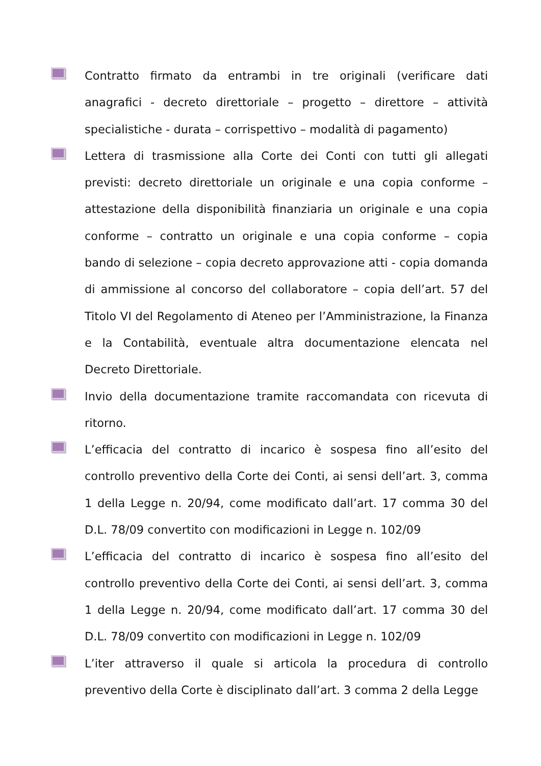Contratto firmato da entrambi in tre originali (verificare dati anagrafici - decreto direttoriale – progetto – direttore – attività specialistiche - durata – corrispettivo – modalità di pagamento)
Lettera di trasmissione alla Corte dei Conti con tutti gli allegati previsti: decreto direttoriale un originale e una copia conforme – attestazione della disponibilità finanziaria un originale e una copia conforme – contratto un originale e una copia conforme – copia bando di selezione – copia decreto approvazione atti - copia domanda di ammissione al concorso del collaboratore – copia dell’art. 57 del Titolo VI del Regolamento di Ateneo per l’Amministrazione, la Finanza e la Contabilità, eventuale altra documentazione elencata nel Decreto Direttoriale.
Invio della documentazione tramite raccomandata con ricevuta di ritorno.
L’efficacia del contratto di incarico è sospesa fino all’esito del controllo preventivo della Corte dei Conti, ai sensi dell’art. 3, comma 1 della Legge n. 20/94, come modificato dall’art. 17 comma 30 del D.L. 78/09 convertito con modificazioni in Legge n. 102/09
L’efficacia del contratto di incarico è sospesa fino all’esito del controllo preventivo della Corte dei Conti, ai sensi dell’art. 3, comma 1 della Legge n. 20/94, come modificato dall’art. 17 comma 30 del D.L. 78/09 convertito con modificazioni in Legge n. 102/09
L’iter attraverso il quale si articola la procedura di controllo preventivo della Corte è disciplinato dall’art. 3 comma 2 della Legge